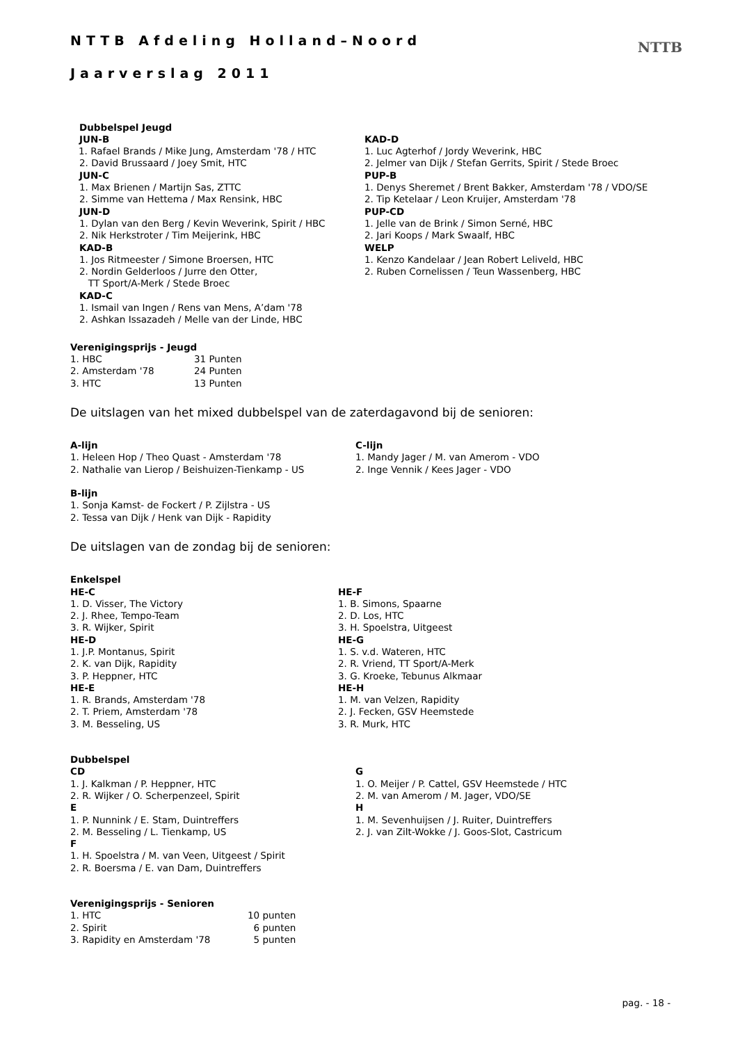NTTB Afdeling Holland–Noord
Jaarverslag 2011
NTTB
Dubbelspel Jeugd
JUN-B
1. Rafael Brands / Mike Jung, Amsterdam '78 / HTC
2. David Brussaard / Joey Smit, HTC
JUN-C
1. Max Brienen / Martijn Sas, ZTTC
2. Simme van Hettema / Max Rensink, HBC
JUN-D
1. Dylan van den Berg / Kevin Weverink, Spirit / HBC
2. Nik Herkstroter / Tim Meijerink, HBC
KAD-B
1. Jos Ritmeester / Simone Broersen, HTC
2. Nordin Gelderloos / Jurre den Otter,
TT Sport/A-Merk / Stede Broec
KAD-C
1. Ismail van Ingen / Rens van Mens, A’dam '78
2. Ashkan Issazadeh / Melle van der Linde, HBC
KAD-D
1. Luc Agterhof / Jordy Weverink, HBC
2. Jelmer van Dijk / Stefan Gerrits, Spirit / Stede Broec
PUP-B
1. Denys Sheremet / Brent Bakker, Amsterdam '78 / VDO/SE
2. Tip Ketelaar / Leon Kruijer, Amsterdam '78
PUP-CD
1. Jelle van de Brink / Simon Serné, HBC
2. Jari Koops / Mark Swaalf, HBC
WELP
1. Kenzo Kandelaar / Jean Robert Leliveld, HBC
2. Ruben Cornelissen / Teun Wassenberg, HBC
Verenigingsprijs - Jeugd
| 1. HBC | 31 Punten |
| 2. Amsterdam '78 | 24 Punten |
| 3. HTC | 13 Punten |
De uitslagen van het mixed dubbelspel van de zaterdagavond bij de senioren:
A-lijn
1. Heleen Hop / Theo Quast - Amsterdam '78
2. Nathalie van Lierop / Beishuizen-Tienkamp - US
C-lijn
1. Mandy Jager / M. van Amerom - VDO
2. Inge Vennik / Kees Jager - VDO
B-lijn
1. Sonja Kamst- de Fockert / P. Zijlstra - US
2. Tessa van Dijk / Henk van Dijk - Rapidity
De uitslagen van de zondag bij de senioren:
Enkelspel
HE-C
1. D. Visser, The Victory
2. J. Rhee, Tempo-Team
3. R. Wijker, Spirit
HE-D
1. J.P. Montanus, Spirit
2. K. van Dijk, Rapidity
3. P. Heppner, HTC
HE-E
1. R. Brands, Amsterdam '78
2. T. Priem, Amsterdam '78
3. M. Besseling, US
HE-F
1. B. Simons, Spaarne
2. D. Los, HTC
3. H. Spoelstra, Uitgeest
HE-G
1. S. v.d. Wateren, HTC
2. R. Vriend, TT Sport/A-Merk
3. G. Kroeke, Tebunus Alkmaar
HE-H
1. M. van Velzen, Rapidity
2. J. Fecken, GSV Heemstede
3. R. Murk, HTC
Dubbelspel
CD
1. J. Kalkman / P. Heppner, HTC
2. R. Wijker / O. Scherpenzeel, Spirit
E
1. P. Nunnink / E. Stam, Duintreffers
2. M. Besseling / L. Tienkamp, US
F
1. H. Spoelstra / M. van Veen, Uitgeest / Spirit
2. R. Boersma / E. van Dam, Duintreffers
G
1. O. Meijer / P. Cattel, GSV Heemstede / HTC
2. M. van Amerom / M. Jager, VDO/SE
H
1. M. Sevenhuijsen / J. Ruiter, Duintreffers
2. J. van Zilt-Wokke / J. Goos-Slot, Castricum
Verenigingsprijs - Senioren
| 1. HTC | 10 punten |
| 2. Spirit | 6 punten |
| 3. Rapidity en Amsterdam '78 | 5 punten |
pag. - 18 -